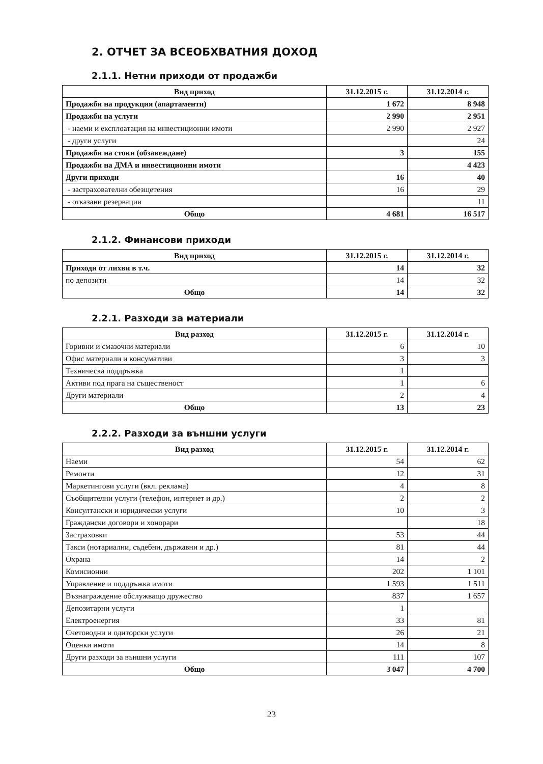2. ОТЧЕТ ЗА ВСЕОБХВАТНИЯ ДОХОД
2.1.1. Нетни приходи от продажби
| Вид приход | 31.12.2015 г. | 31.12.2014 г. |
| --- | --- | --- |
| Продажби на продукция (апартаменти) | 1 672 | 8 948 |
| Продажби на услуги | 2 990 | 2 951 |
| - наеми и експлоатация на инвестиционни имоти | 2 990 | 2 927 |
| - други услуги | | 24 |
| Продажби на стоки (обзавеждане) | 3 | 155 |
| Продажби на ДМА и инвестиционни имоти | | 4 423 |
| Други приходи | 16 | 40 |
| - застрахователни обезщетения | 16 | 29 |
| - отказани резервации | | 11 |
| Общо | 4 681 | 16 517 |
2.1.2. Финансови приходи
| Вид приход | 31.12.2015 г. | 31.12.2014 г. |
| --- | --- | --- |
| Приходи от лихви в т.ч. | 14 | 32 |
| по депозити | 14 | 32 |
| Общо | 14 | 32 |
2.2.1. Разходи за материали
| Вид разход | 31.12.2015 г. | 31.12.2014 г. |
| --- | --- | --- |
| Горивни и смазочни материали | 6 | 10 |
| Офис материали и консумативи | 3 | 3 |
| Техническа поддръжка | 1 | |
| Активи под прага на същественост | 1 | 6 |
| Други материали | 2 | 4 |
| Общо | 13 | 23 |
2.2.2. Разходи за външни услуги
| Вид разход | 31.12.2015 г. | 31.12.2014 г. |
| --- | --- | --- |
| Наеми | 54 | 62 |
| Ремонти | 12 | 31 |
| Маркетингови услуги (вкл. реклама) | 4 | 8 |
| Съобщителни услуги (телефон, интернет и др.) | 2 | 2 |
| Консултански и юридически услуги | 10 | 3 |
| Граждански договори и хонорари | | 18 |
| Застраховки | 53 | 44 |
| Такси (нотариални, съдебни, държавни и др.) | 81 | 44 |
| Охрана | 14 | 2 |
| Комисионни | 202 | 1 101 |
| Управление и поддръжка имоти | 1 593 | 1 511 |
| Възнаграждение обслужващо дружество | 837 | 1 657 |
| Депозитарни услуги | 1 | |
| Електроенергия | 33 | 81 |
| Счетоводни и одиторски услуги | 26 | 21 |
| Оценки имоти | 14 | 8 |
| Други разходи за външни услуги | 111 | 107 |
| Общо | 3 047 | 4 700 |
23